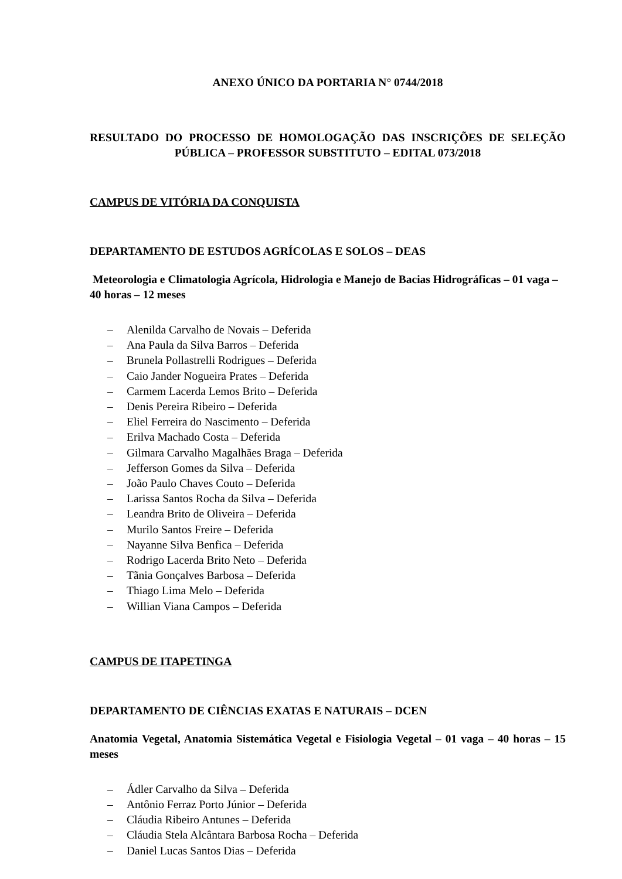ANEXO ÚNICO DA PORTARIA N° 0744/2018
RESULTADO DO PROCESSO DE HOMOLOGAÇÃO DAS INSCRIÇÕES DE SELEÇÃO PÚBLICA – PROFESSOR SUBSTITUTO – EDITAL 073/2018
CAMPUS DE VITÓRIA DA CONQUISTA
DEPARTAMENTO DE ESTUDOS AGRÍCOLAS E SOLOS – DEAS
Meteorologia e Climatologia Agrícola, Hidrologia e Manejo de Bacias Hidrográficas – 01 vaga – 40 horas – 12 meses
– Alenilda Carvalho de Novais – Deferida
– Ana Paula da Silva Barros – Deferida
– Brunela Pollastrelli Rodrigues – Deferida
– Caio Jander Nogueira Prates – Deferida
– Carmem Lacerda Lemos Brito – Deferida
– Denis Pereira Ribeiro – Deferida
– Eliel Ferreira do Nascimento – Deferida
– Erilva Machado Costa – Deferida
– Gilmara Carvalho Magalhães Braga – Deferida
– Jefferson Gomes da Silva – Deferida
– João Paulo Chaves Couto – Deferida
– Larissa Santos Rocha da Silva – Deferida
– Leandra Brito de Oliveira – Deferida
– Murilo Santos Freire – Deferida
– Nayanne Silva Benfica – Deferida
– Rodrigo Lacerda Brito Neto – Deferida
– Tãnia Gonçalves Barbosa – Deferida
– Thiago Lima Melo – Deferida
– Willian Viana Campos – Deferida
CAMPUS DE ITAPETINGA
DEPARTAMENTO DE CIÊNCIAS EXATAS E NATURAIS – DCEN
Anatomia Vegetal, Anatomia Sistemática Vegetal e Fisiologia Vegetal – 01 vaga – 40 horas – 15 meses
– Ádler Carvalho da Silva – Deferida
– Antônio Ferraz Porto Júnior – Deferida
– Cláudia Ribeiro Antunes – Deferida
– Cláudia Stela Alcântara Barbosa Rocha – Deferida
– Daniel Lucas Santos Dias – Deferida